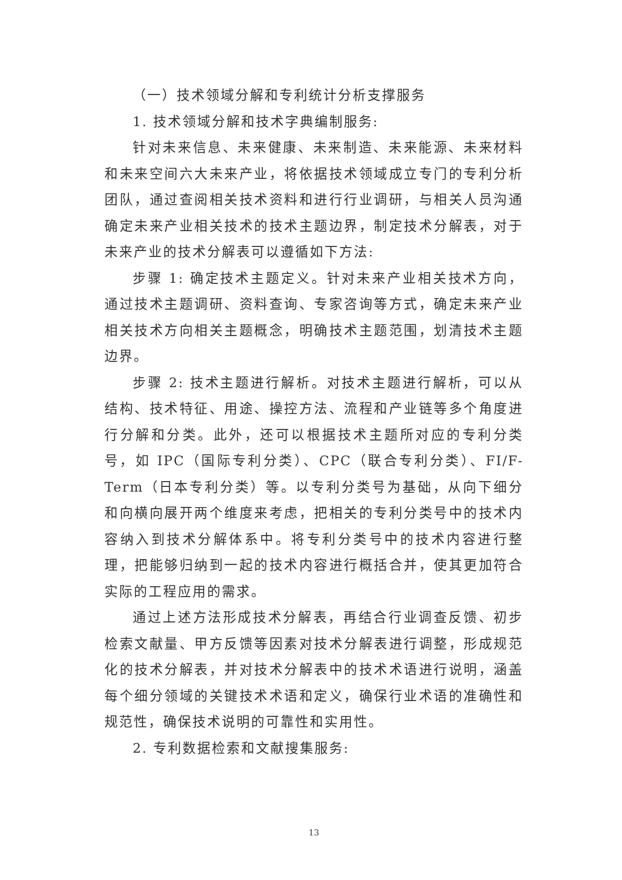（一）技术领域分解和专利统计分析支撑服务
1. 技术领域分解和技术字典编制服务:
针对未来信息、未来健康、未来制造、未来能源、未来材料和未来空间六大未来产业，将依据技术领域成立专门的专利分析团队，通过查阅相关技术资料和进行行业调研，与相关人员沟通确定未来产业相关技术的技术主题边界，制定技术分解表，对于未来产业的技术分解表可以遵循如下方法:
步骤 1: 确定技术主题定义。针对未来产业相关技术方向，通过技术主题调研、资料查询、专家咨询等方式，确定未来产业相关技术方向相关主题概念，明确技术主题范围，划清技术主题边界。
步骤 2: 技术主题进行解析。对技术主题进行解析，可以从结构、技术特征、用途、操控方法、流程和产业链等多个角度进行分解和分类。此外，还可以根据技术主题所对应的专利分类号，如 IPC（国际专利分类）、CPC（联合专利分类）、FI/F-Term（日本专利分类）等。以专利分类号为基础，从向下细分和向横向展开两个维度来考虑，把相关的专利分类号中的技术内容纳入到技术分解体系中。将专利分类号中的技术内容进行整理，把能够归纳到一起的技术内容进行概括合并，使其更加符合实际的工程应用的需求。
通过上述方法形成技术分解表，再结合行业调查反馈、初步检索文献量、甲方反馈等因素对技术分解表进行调整，形成规范化的技术分解表，并对技术分解表中的技术术语进行说明，涵盖每个细分领域的关键技术术语和定义，确保行业术语的准确性和规范性，确保技术说明的可靠性和实用性。
2. 专利数据检索和文献搜集服务:
13